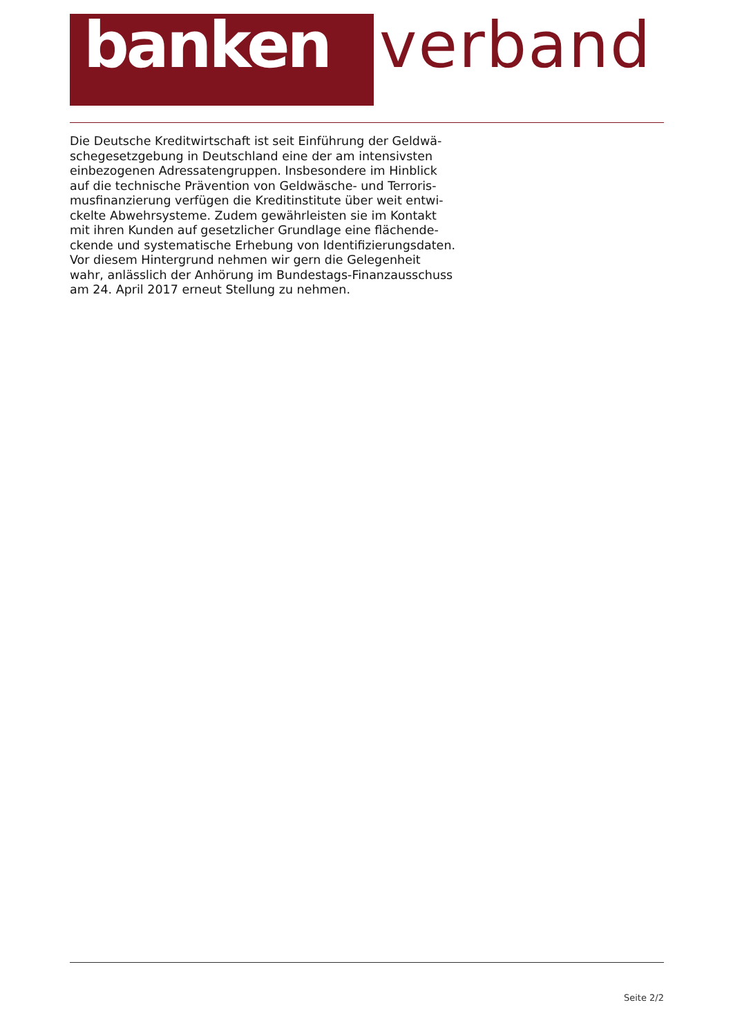banken verband
Die Deutsche Kreditwirtschaft ist seit Einführung der Geldwä-
schegesetzgebung in Deutschland eine der am intensivsten
einbezogenen Adressatengruppen. Insbesondere im Hinblick
auf die technische Prävention von Geldwäsche- und Terroris-
musfinanzierung verfügen die Kreditinstitute über weit entwi-
ckelte Abwehrsysteme. Zudem gewährleisten sie im Kontakt
mit ihren Kunden auf gesetzlicher Grundlage eine flächende-
ckende und systematische Erhebung von Identifizierungsdaten.
Vor diesem Hintergrund nehmen wir gern die Gelegenheit
wahr, anlässlich der Anhörung im Bundestags-Finanzausschuss
am 24. April 2017 erneut Stellung zu nehmen.
Seite 2/2